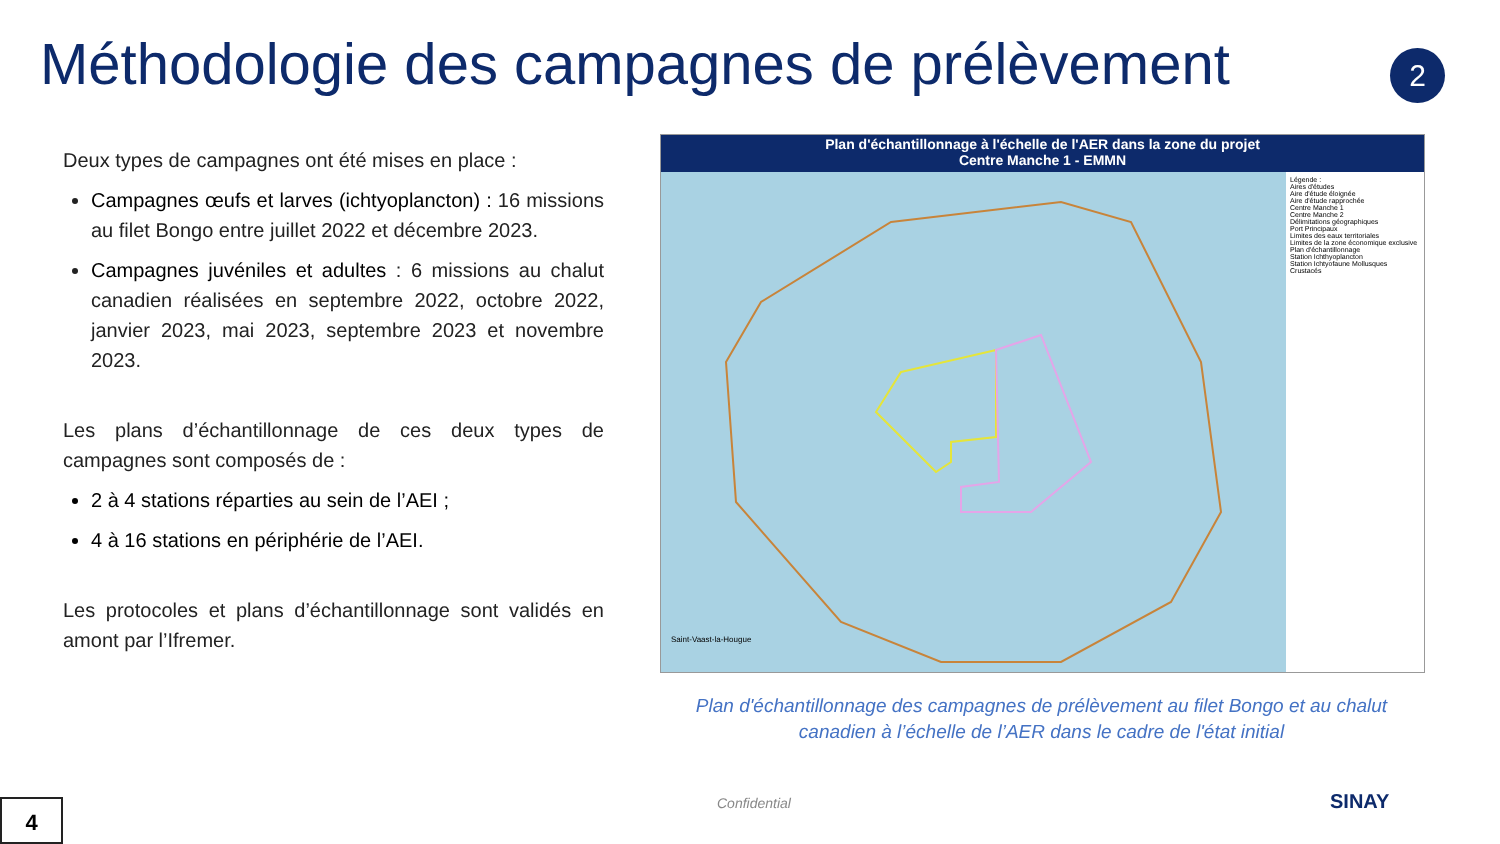Méthodologie des campagnes de prélèvement
2
Deux types de campagnes ont été mises en place :
Campagnes œufs et larves (ichtyoplancton) : 16 missions au filet Bongo entre juillet 2022 et décembre 2023.
Campagnes juvéniles et adultes : 6 missions au chalut canadien réalisées en septembre 2022, octobre 2022, janvier 2023, mai 2023, septembre 2023 et novembre 2023.
Les plans d’échantillonnage de ces deux types de campagnes sont composés de :
2 à 4 stations réparties au sein de l’AEI ;
4 à 16 stations en périphérie de l’AEI.
Les protocoles et plans d’échantillonnage sont validés en amont par l’Ifremer.
Plan d'échantillonnage à l'échelle de l'AER dans la zone du projet
Centre Manche 1 - EMMN
Légende :
Aires d'études
Aire d'étude éloignée
Aire d'étude rapprochée
Centre Manche 1
Centre Manche 2
Délimitations géographiques
Port Principaux
Limites des eaux territoriales
Limites de la zone économique exclusive
Plan d'échantillonnage
Station Ichthyoplancton
Station Ichtyofaune Mollusques Crustacés
Saint-Vaast-la-Hougue
Plan d'échantillonnage des campagnes de prélèvement au filet Bongo et au chalut canadien à l’échelle de l’AER dans le cadre de l'état initial
Confidential
4 SINAY